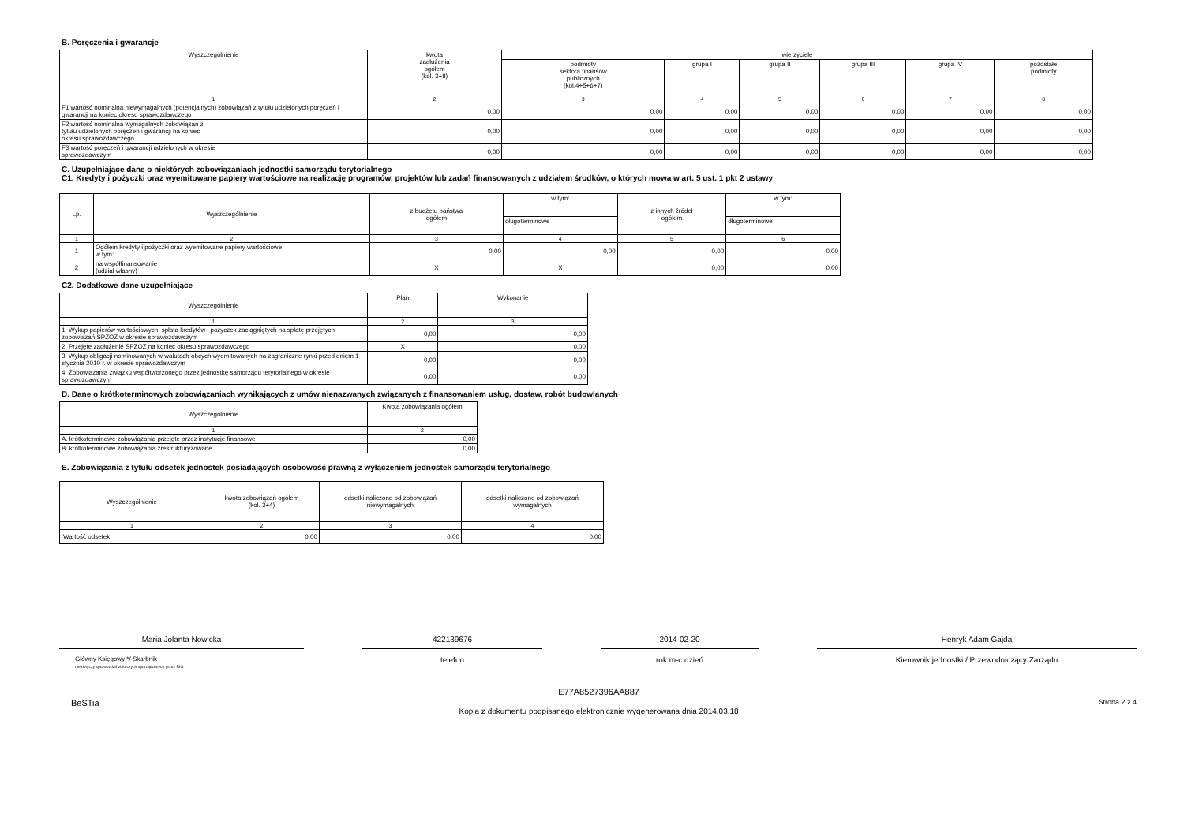B. Poręczenia i gwarancje
| Wyszczególnienie | kwota zadłużenia ogółem (kol. 3+8) | wierzyciele | | | | | |
| --- | --- | --- | --- | --- | --- | --- | --- |
| | | podmioty sektora finansów publicznych (kol.4+5+6+7) | grupa I | grupa II | grupa III | grupa IV | pozostałe podmioty |
| 1 | 2 | 3 | 4 | 5 | 6 | 7 | 8 |
| F1 wartość nominalna niewymagalnych (potencjalnych) zobowiązań z tytułu udzielonych poręczeń i gwarancji na koniec okresu sprawozdawczego | 0,00 | 0,00 | 0,00 | 0,00 | 0,00 | 0,00 | 0,00 |
| F2 wartość nominalna wymagalnych zobowiązań z tytułu udzielonych poręczeń i gwarancji na koniec okresu sprawozdawczego | 0,00 | 0,00 | 0,00 | 0,00 | 0,00 | 0,00 | 0,00 |
| F3 wartość poręczeń i gwarancji udzielonych w okresie sprawozdawczym | 0,00 | 0,00 | 0,00 | 0,00 | 0,00 | 0,00 | 0,00 |
C. Uzupełniające dane o niektórych zobowiązaniach jednostki samorządu terytorialnego
C1. Kredyty i pożyczki oraz wyemitowane papiery wartościowe na realizację programów, projektów lub zadań finansowanych z udziałem środków, o których mowa w art. 5 ust. 1 pkt 2 ustawy
| Lp. | Wyszczególnienie | z budżetu państwa ogółem | w tym: | z innych źródeł ogółem | w tym: |
| --- | --- | --- | --- | --- | --- |
| | | | długoterminowe | | długoterminowe |
| 1 | 2 | 3 | 4 | 5 | 6 |
| 1 | Ogółem kredyty i pożyczki oraz wyemitowane papiery wartościowe w tym: | 0,00 | 0,00 | 0,00 | 0,00 |
| 2 | na współfinansowanie (udział własny) | X | X | 0,00 | 0,00 |
C2. Dodatkowe dane uzupełniające
| Wyszczególnienie | Plan | Wykonanie |
| --- | --- | --- |
| 1 | 2 | 3 |
| 1. Wykup papierów wartościowych, spłata kredytów i pożyczek zaciągniętych na spłatę przejętych zobowiązań SPZOZ w okresie sprawozdawczym | 0,00 | 0,00 |
| 2. Przejęte zadłużenie SPZOZ na koniec okresu sprawozdawczego | X | 0,00 |
| 3. Wykup obligacji nominowanych w walutach obcych wyemitowanych na zagraniczne rynki przed dniem 1 stycznia 2010 r. w okresie sprawozdawczym | 0,00 | 0,00 |
| 4. Zobowiązania związku współtworzonego przez jednostkę samorządu terytorialnego w okresie sprawozdawczym | 0,00 | 0,00 |
D. Dane o krótkoterminowych zobowiązaniach wynikających z umów nienazwanych związanych z finansowaniem usług, dostaw, robót budowlanych
| Wyszczególnienie | Kwota zobowiązania ogółem |
| --- | --- |
| 1 | 2 |
| A. krótkoterminowe zobowiązania przejęte przez instytucje finansowe | 0,00 |
| B. krótkoterminowe zobowiązania zrestrukturyzowane | 0,00 |
E. Zobowiązania z tytułu odsetek jednostek posiadających osobowość prawną z wyłączeniem jednostek samorządu terytorialnego
| Wyszczególnienie | kwota zobowiązań ogółem (kol. 3+4) | odsetki naliczone od zobowiązań niewymagalnych | odsetki naliczone od zobowiązań wymagalnych |
| --- | --- | --- | --- |
| 1 | 2 | 3 | 4 |
| Wartość odsetek | 0,00 | 0,00 | 0,00 |
Maria Jolanta Nowicka
Główny Księgowy */ Skarbnik
nie dotyczy sprawozdań zbiorczych sporządzonych przez RIO
422139676
telefon
2014-02-20
rok m-c dzień
Henryk Adam Gajda
Kierownik jednostki / Przewodniczący Zarządu
BeSTia
E77A8527396AA887
Kopia z dokumentu podpisanego elektronicznie wygenerowana dnia 2014.03.18
Strona 2 z 4